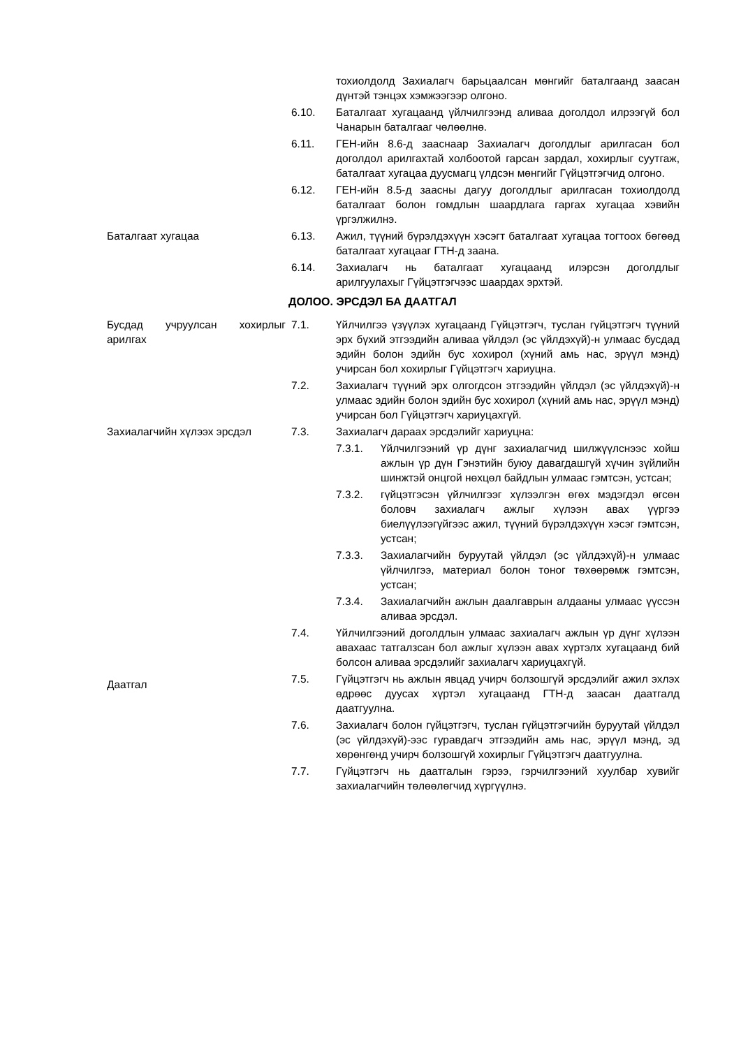тохиолдолд Захиалагч барьцаалсан мөнгийг баталгаанд заасан дүнтэй тэнцэх хэмжээгээр олгоно.
6.10. Баталгаат хугацаанд үйлчилгээнд аливаа доголдол илрээгүй бол Чанарын баталгааг чөлөөлнө.
6.11. ГЕН-ийн 8.6-д зааснаар Захиалагч доголдлыг арилгасан бол доголдол арилгахтай холбоотой гарсан зардал, хохирлыг суутгаж, баталгаат хугацаа дуусмагц үлдсэн мөнгийг Гүйцэтгэгчид олгоно.
6.12. ГЕН-ийн 8.5-д заасны дагуу доголдлыг арилгасан тохиолдолд баталгаат болон гомдлын шаардлага гаргах хугацаа хэвийн үргэлжилнэ.
Баталгаат хугацаа 6.13. Ажил, түүний бүрэлдэхүүн хэсэгт баталгаат хугацаа тогтоох бөгөөд баталгаат хугацааг ГТН-д заана.
6.14. Захиалагч нь баталгаат хугацаанд илэрсэн доголдлыг арилгуулахыг Гүйцэтгэгчээс шаардах эрхтэй.
ДОЛОО. ЭРСДЭЛ БА ДААТГАЛ
Бусдад учруулсан хохирлыг арилгах
7.1. Үйлчилгээ үзүүлэх хугацаанд Гүйцэтгэгч, туслан гүйцэтгэгч түүний эрх бүхий этгээдийн аливаа үйлдэл (эс үйлдэхүй)-н улмаас бусдад эдийн болон эдийн бус хохирол (хүний амь нас, эрүүл мэнд) учирсан бол хохирлыг Гүйцэтгэгч хариуцна.
7.2. Захиалагч түүний эрх олгогдсон этгээдийн үйлдэл (эс үйлдэхүй)-н улмаас эдийн болон эдийн бус хохирол (хүний амь нас, эрүүл мэнд) учирсан бол Гүйцэтгэгч хариуцахгүй.
Захиалагчийн хүлээх эрсдэл 7.3. Захиалагч дараах эрсдэлийг хариуцна:
7.3.1. Үйлчилгээний үр дүнг захиалагчид шилжүүлснээс хойш ажлын үр дүн Гэнэтийн буюу давагдашгүй хүчин зүйлийн шинжтэй онцгой нөхцөл байдлын улмаас гэмтсэн, устсан;
7.3.2. гүйцэтгэсэн үйлчилгээг хүлээлгэн өгөх мэдэгдэл өгсөн боловч захиалагч ажлыг хүлээн авах үүргээ биелүүлээгүйгээс ажил, түүний бүрэлдэхүүн хэсэг гэмтсэн, устсан;
7.3.3. Захиалагчийн буруутай үйлдэл (эс үйлдэхүй)-н улмаас үйлчилгээ, материал болон тоног төхөөрөмж гэмтсэн, устсан;
7.3.4. Захиалагчийн ажлын даалгаврын алдааны улмаас үүссэн аливаа эрсдэл.
7.4. Үйлчилгээний доголдлын улмаас захиалагч ажлын үр дүнг хүлээн авахаас татгалзсан бол ажлыг хүлээн авах хүртэлх хугацаанд бий болсон аливаа эрсдэлийг захиалагч хариуцахгүй.
Даатгал
7.5. Гүйцэтгэгч нь ажлын явцад учирч болзошгүй эрсдэлийг ажил эхлэх өдрөөс дуусах хүртэл хугацаанд ГТН-д заасан даатгалд даатгуулна.
7.6. Захиалагч болон гүйцэтгэгч, туслан гүйцэтгэгчийн буруутай үйлдэл (эс үйлдэхүй)-ээс гуравдагч этгээдийн амь нас, эрүүл мэнд, эд хөрөнгөнд учирч болзошгүй хохирлыг Гүйцэтгэгч даатгуулна.
7.7. Гүйцэтгэгч нь даатгалын гэрээ, гэрчилгээний хуулбар хувийг захиалагчийн төлөөлөгчид хүргүүлнэ.